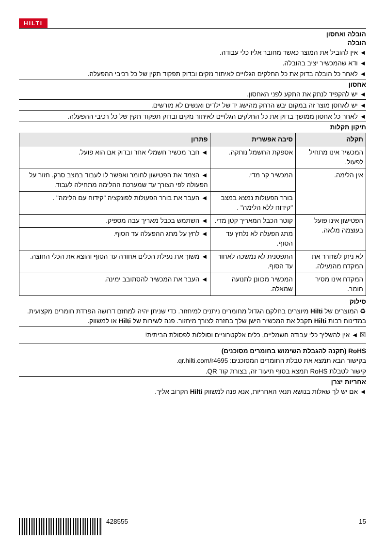HILTI
הובלה ואחסון
הובלה
◄ אין להוביל את המוצר כאשר מחובר אליו כלי עבודה.
◄ ודא שהמכשיר יציב בהובלה.
◄ לאחר כל הובלה בדוק את כל החלקים הגלויים לאיתור נזקים ובדוק תפקוד תקין של כל רכיבי ההפעלה.
אחסון
◄ יש להקפיד לנתק את התקע לפני האחסון.
◄ יש לאחסן מוצר זה במקום יבש הרחק מהישג יד של ילדים ואנשים לא מורשים.
◄ לאחר כל אחסון ממושך בדוק את כל החלקים הגלויים לאיתור נזקים ובדוק תפקוד תקין של כל רכיבי ההפעלה.
תיקון תקלות
| תקלה | סיבה אפשרית | פתרון |
| --- | --- | --- |
| המכשיר אינו מתחיל לפעול. | אספקת החשמל נותקה. | ◄ חבר מכשיר חשמלי אחר ובדוק אם הוא פועל. |
| אין הלימה. | המכשיר קר מדי. | ◄ הצמד את הפטישון לחומר ואפשר לו לעבוד במצב סרק. חזור על הפעולה לפי הצורך עד שמערכת ההלימה מתחילה לעבוד. |
| | בורר הפעולות נמצא במצב "קידוח ללא הלימה" . | ◄ העבר את בורר הפעולות לפונקציה "קידוח עם הלימה" . |
| הפטישון אינו פועל בעוצמה מלאה. | קוטר הכבל המאריך קטן מדי. | ◄ השתמש בכבל מאריך עבה מספיק. |
| | מתג הפעלה לא נלחץ עד הסוף. | ◄ לחץ על מתג ההפעלה עד הסוף. |
| לא ניתן לשחרר את המקדח מהנעילה. | התפסנית לא נמשכה לאחור עד הסוף. | ◄ משוך את נעילת הכלים אחורה עד הסוף והוצא את הכלי החוצה. |
| המקדח אינו מסיר חומר. | המכשיר מכוונן לתנועה שמאלה. | ◄ העבר את המכשיר להסתובב ימינה. |
סילוק
♻ המוצרים של Hilti מיוצרים בחלקם הגדול מחומרים ניתנים למיחזור. כדי שניתן יהיה למחזם דרושה הפרדת חומרים מקצועית. במדינות רבות Hilti תקבל את המכשיר הישן שלך בחזרה לצורך מיחזור. פנה לשירות של Hilti או למשווק.
☒ ◄ אין להשליך כלי עבודה חשמליים, כלים אלקטרוניים וסוללות לפסולת הביתית!
RoHS (תקנה להגבלת השימוש בחומרים מסוכנים)
בקישור הבא תמצא את טבלת החומרים המסוכנים: qr.hilti.com/r4695.
קישור לטבלת RoHS תמצא בסוף תיעוד זה, בצורת קוד QR.
אחריות יצרן
◄ אם יש לך שאלות בנושא תנאי האחריות, אנא פנה למשווק Hilti הקרוב אליך.
428555 15